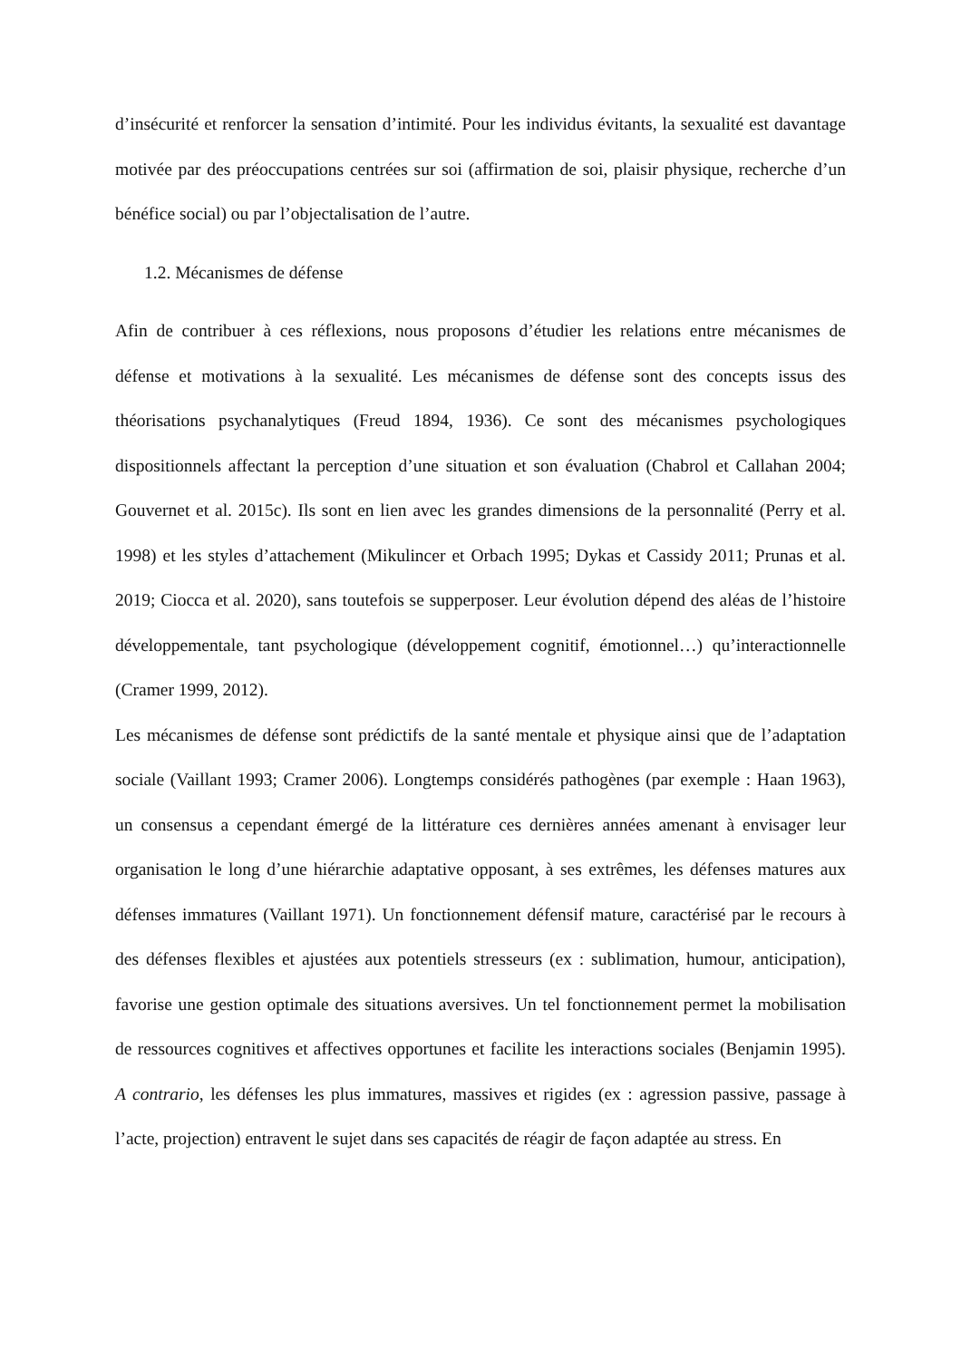d’insécurité et renforcer la sensation d’intimité. Pour les individus évitants, la sexualité est davantage motivée par des préoccupations centrées sur soi (affirmation de soi, plaisir physique, recherche d’un bénéfice social) ou par l’objectalisation de l’autre.
1.2. Mécanismes de défense
Afin de contribuer à ces réflexions, nous proposons d’étudier les relations entre mécanismes de défense et motivations à la sexualité. Les mécanismes de défense sont des concepts issus des théorisations psychanalytiques (Freud 1894, 1936). Ce sont des mécanismes psychologiques dispositionnels affectant la perception d’une situation et son évaluation (Chabrol et Callahan 2004; Gouvernet et al. 2015c). Ils sont en lien avec les grandes dimensions de la personnalité (Perry et al. 1998) et les styles d’attachement (Mikulincer et Orbach 1995; Dykas et Cassidy 2011; Prunas et al. 2019; Ciocca et al. 2020), sans toutefois se supperposer. Leur évolution dépend des aléas de l’histoire développementale, tant psychologique (développement cognitif, émotionnel…) qu’interactionnelle (Cramer 1999, 2012).
Les mécanismes de défense sont prédictifs de la santé mentale et physique ainsi que de l’adaptation sociale (Vaillant 1993; Cramer 2006). Longtemps considérés pathogènes (par exemple : Haan 1963), un consensus a cependant émergé de la littérature ces dernières années amenant à envisager leur organisation le long d’une hiérarchie adaptative opposant, à ses extrêmes, les défenses matures aux défenses immatures (Vaillant 1971). Un fonctionnement défensif mature, caractérisé par le recours à des défenses flexibles et ajustées aux potentiels stresseurs (ex : sublimation, humour, anticipation), favorise une gestion optimale des situations aversives. Un tel fonctionnement permet la mobilisation de ressources cognitives et affectives opportunes et facilite les interactions sociales (Benjamin 1995). A contrario, les défenses les plus immatures, massives et rigides (ex : agression passive, passage à l’acte, projection) entravent le sujet dans ses capacités de réagir de façon adaptée au stress. En